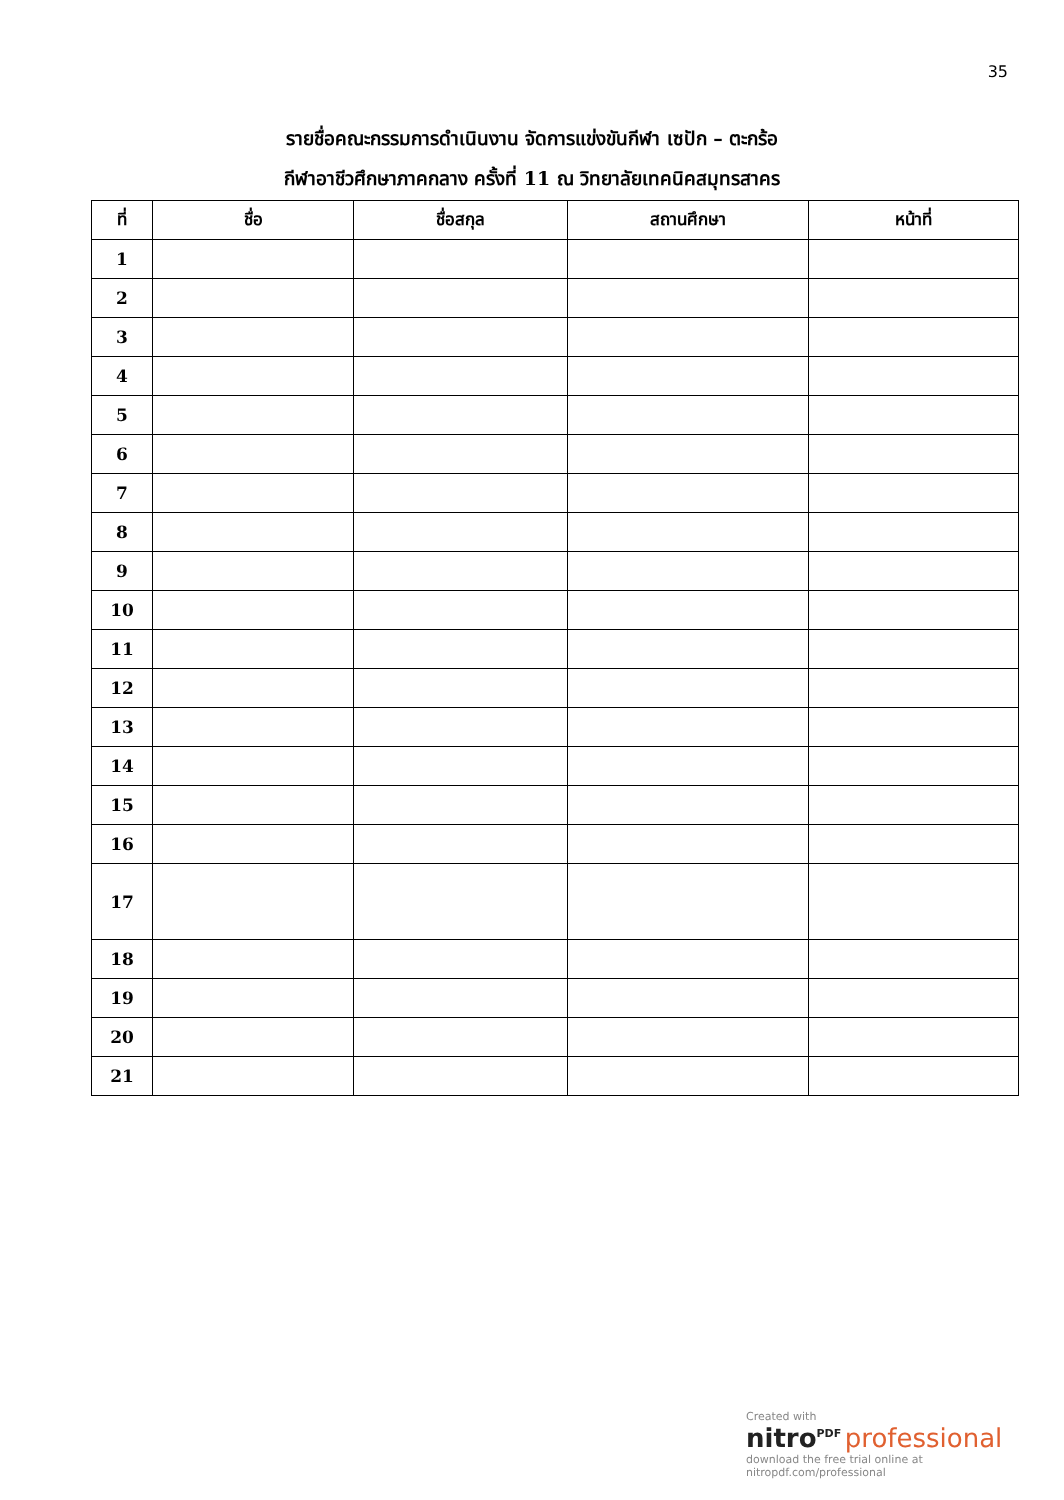35
รายชื่อคณะกรรมการดำเนินงาน จัดการแข่งขันกีฬา เซปัก – ตะกร้อ
กีฬาอาชีวศึกษาภาคกลาง ครั้งที่ 11 ณ วิทยาลัยเทคนิคสมุทรสาคร
| ที่ | ชื่อ | ชื่อสกุล | สถานศึกษา | หน้าที่ |
| --- | --- | --- | --- | --- |
| 1 | | | | |
| 2 | | | | |
| 3 | | | | |
| 4 | | | | |
| 5 | | | | |
| 6 | | | | |
| 7 | | | | |
| 8 | | | | |
| 9 | | | | |
| 10 | | | | |
| 11 | | | | |
| 12 | | | | |
| 13 | | | | |
| 14 | | | | |
| 15 | | | | |
| 16 | | | | |
| 17 | | | | |
| 18 | | | | |
| 19 | | | | |
| 20 | | | | |
| 21 | | | | |
Created with
nitro<sup>PDF</sup> professional
download the free trial online at nitropdf.com/professional